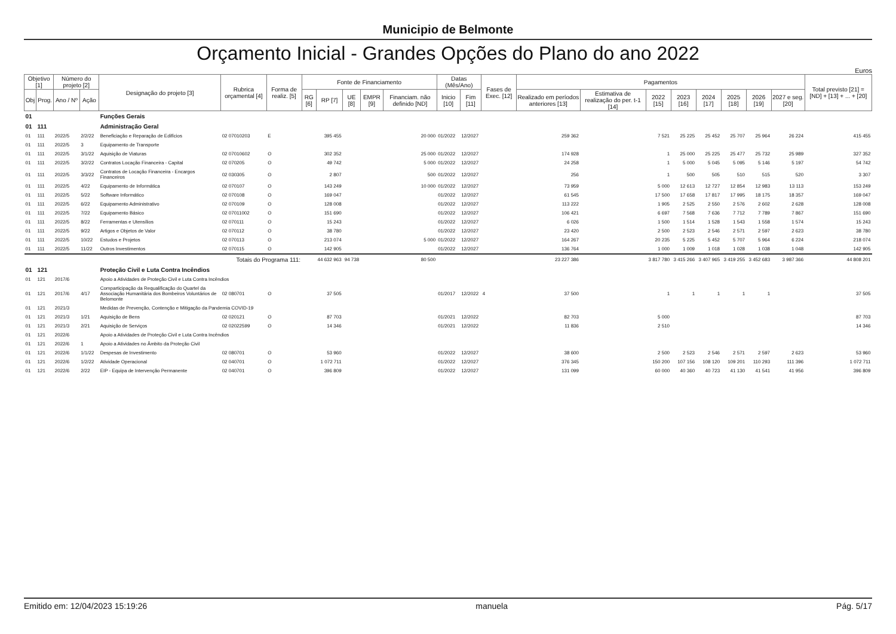Municipio de Belmonte
Orçamento Inicial - Grandes Opções do Plano do ano 2022
Euros
| Objetivo [1] | | Número do projeto [2] | | Designação do projeto [3] | Rubrica orçamental [4] | Forma de realiz. [5] | Fonte de Financiamento | | | | | Datas (Mês/Ano) | | Fases de Exec. [12] | Pagamentos | | | | | | | | Total previsto [21] = [ND] + [13] + ... + [20] |
| --- | --- | --- | --- | --- | --- | --- | --- | --- | --- | --- | --- | --- | --- | --- | --- | --- | --- | --- | --- | --- | --- | --- | --- |
| Obj | Prog. | Ano / Nº | Ação | | | | RG [6] | RP [7] | UE [8] | EMPR [9] | Financiam. não definido [ND] | Inicio [10] | Fim [11] | | Realizado em períodos anteriores [13] | Estimativa de realização do per. t-1 [14] | 2022 [15] | 2023 [16] | 2024 [17] | 2025 [18] | 2026 [19] | 2027 e seg. [20] | |
| 01 | | | | Funções Gerais | | | | | | | | | | | | | | | | | | | |
| 01 | 111 | | | Administração Geral | | | | | | | | | | | | | | | | | | | |
| 01 | 111 | 2022/5 | 2/2/22 | Beneficiação e Reparação de Edifícios | 02 07010203 | E | | 395 455 | | | 20 000 | 01/2022 | 12/2027 | | 259 362 | | 7 521 | 25 225 | 25 452 | 25 707 | 25 964 | 26 224 | 415 455 |
| 01 | 111 | 2022/5 | 3 | Equipamento de Transporte | | | | | | | | | | | | | | | | | | | |
| 01 | 111 | 2022/5 | 3/1/22 | Aquisição de Viaturas | 02 07010602 | O | | 302 352 | | | 25 000 | 01/2022 | 12/2027 | | 174 928 | | 1 | 25 000 | 25 225 | 25 477 | 25 732 | 25 989 | 327 352 |
| 01 | 111 | 2022/5 | 3/2/22 | Contratos Locação Financeira - Capital | 02 070205 | O | | 49 742 | | | 5 000 | 01/2022 | 12/2027 | | 24 258 | | 1 | 5 000 | 5 045 | 5 095 | 5 146 | 5 197 | 54 742 |
| 01 | 111 | 2022/5 | 3/3/22 | Contratos de Locação Financeira - Encargos Financeiros | 02 030305 | O | | 2 807 | | | 500 | 01/2022 | 12/2027 | | 256 | | 1 | 500 | 505 | 510 | 515 | 520 | 3 307 |
| 01 | 111 | 2022/5 | 4/22 | Equipamento de Informática | 02 070107 | O | | 143 249 | | | 10 000 | 01/2022 | 12/2027 | | 73 959 | | 5 000 | 12 613 | 12 727 | 12 854 | 12 983 | 13 113 | 153 249 |
| 01 | 111 | 2022/5 | 5/22 | Software Informático | 02 070108 | O | | 169 047 | | | | 01/2022 | 12/2027 | | 61 545 | | 17 500 | 17 658 | 17 817 | 17 995 | 18 175 | 18 357 | 169 047 |
| 01 | 111 | 2022/5 | 6/22 | Equipamento Administrativo | 02 070109 | O | | 128 008 | | | | 01/2022 | 12/2027 | | 113 222 | | 1 905 | 2 525 | 2 550 | 2 576 | 2 602 | 2 628 | 128 008 |
| 01 | 111 | 2022/5 | 7/22 | Equipamento Básico | 02 07011002 | O | | 151 690 | | | | 01/2022 | 12/2027 | | 106 421 | | 6 697 | 7 568 | 7 636 | 7 712 | 7 789 | 7 867 | 151 690 |
| 01 | 111 | 2022/5 | 8/22 | Ferramentas e Utensílios | 02 070111 | O | | 15 243 | | | | 01/2022 | 12/2027 | | 6 026 | | 1 500 | 1 514 | 1 528 | 1 543 | 1 558 | 1 574 | 15 243 |
| 01 | 111 | 2022/5 | 9/22 | Artigos e Objetos de Valor | 02 070112 | O | | 38 780 | | | | 01/2022 | 12/2027 | | 23 420 | | 2 500 | 2 523 | 2 546 | 2 571 | 2 597 | 2 623 | 38 780 |
| 01 | 111 | 2022/5 | 10/22 | Estudos e Projetos | 02 070113 | O | | 213 074 | | | 5 000 | 01/2022 | 12/2027 | | 164 267 | | 20 235 | 5 225 | 5 452 | 5 707 | 5 964 | 6 224 | 218 074 |
| 01 | 111 | 2022/5 | 11/22 | Outros Investimentos | 02 070115 | O | | 142 905 | | | | 01/2022 | 12/2027 | | 136 764 | | 1 000 | 1 009 | 1 018 | 1 028 | 1 038 | 1 048 | 142 905 |
| Totais do Programa 111: | | | | | | | | 44 632 963 | 94 738 | | 80 500 | | | | 23 227 386 | | 3 817 780 | 3 415 266 | 3 407 965 | 3 419 255 | 3 452 683 | 3 987 366 | 44 808 201 |
| 01 | 121 | | | Proteção Civil e Luta Contra Incêndios | | | | | | | | | | | | | | | | | | | |
| 01 | 121 | 2017/6 | | Apoio a Atividades de Proteção Civil e Luta Contra Incêndios | | | | | | | | | | | | | | | | | | | |
| 01 | 121 | 2017/6 | 4/17 | Comparticipação da Requalificação do Quartel da Associação Humanitária dos Bombeiros Voluntários de Belomonte | 02 080701 | O | | 37 505 | | | | 01/2017 | 12/2022 | 4 | 37 500 | | 1 | 1 | 1 | 1 | 1 | | 37 505 |
| 01 | 121 | 2021/3 | | Medidas de Prevenção, Contenção e Mitigação da Pandemia COVID-19 | | | | | | | | | | | | | | | | | | | |
| 01 | 121 | 2021/3 | 1/21 | Aquisição de Bens | 02 020121 | O | | 87 703 | | | | 01/2021 | 12/2022 | | 82 703 | | 5 000 | | | | | | 87 703 |
| 01 | 121 | 2021/3 | 2/21 | Aquisição de Serviços | 02 02022599 | O | | 14 346 | | | | 01/2021 | 12/2022 | | 11 836 | | 2 510 | | | | | | 14 346 |
| 01 | 121 | 2022/6 | | Apoio a Atividades de Proteção Civil e Luta Contra Incêndios | | | | | | | | | | | | | | | | | | | |
| 01 | 121 | 2022/6 | 1 | Apoio a Atividades no Âmbito da Proteção Civil | | | | | | | | | | | | | | | | | | | |
| 01 | 121 | 2022/6 | 1/1/22 | Despesas de Investimento | 02 080701 | O | | 53 960 | | | | 01/2022 | 12/2027 | | 38 600 | | 2 500 | 2 523 | 2 546 | 2 571 | 2 597 | 2 623 | 53 960 |
| 01 | 121 | 2022/6 | 1/2/22 | Atividade Operacional | 02 040701 | O | | 1 072 711 | | | | 01/2022 | 12/2027 | | 376 345 | | 150 200 | 107 156 | 108 120 | 109 201 | 110 293 | 111 396 | 1 072 711 |
| 01 | 121 | 2022/6 | 2/22 | EIP - Equipa de Intervenção Permanente | 02 040701 | O | | 396 809 | | | | 01/2022 | 12/2027 | | 131 099 | | 60 000 | 40 360 | 40 723 | 41 130 | 41 541 | 41 956 | 396 809 |
Emitido em: 12/04/2023 15:19:26 manuela Pág. 5/17